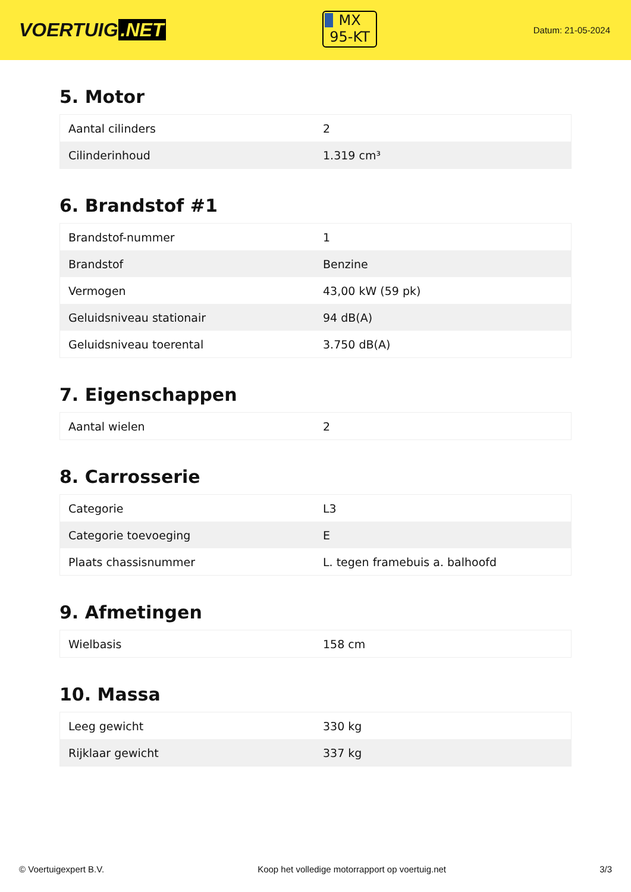VOERTUIG.NET
MX
95-KT
Datum: 21-05-2024
5. Motor
| Aantal cilinders | 2 |
| Cilinderinhoud | 1.319 cm³ |
6. Brandstof #1
| Brandstof-nummer | 1 |
| Brandstof | Benzine |
| Vermogen | 43,00 kW (59 pk) |
| Geluidsniveau stationair | 94 dB(A) |
| Geluidsniveau toerental | 3.750 dB(A) |
7. Eigenschappen
| Aantal wielen | 2 |
8. Carrosserie
| Categorie | L3 |
| Categorie toevoeging | E |
| Plaats chassisnummer | L. tegen framebuis a. balhoofd |
9. Afmetingen
| Wielbasis | 158 cm |
10. Massa
| Leeg gewicht | 330 kg |
| Rijklaar gewicht | 337 kg |
© Voertuigexpert B.V. Koop het volledige motorrapport op voertuig.net 3/3